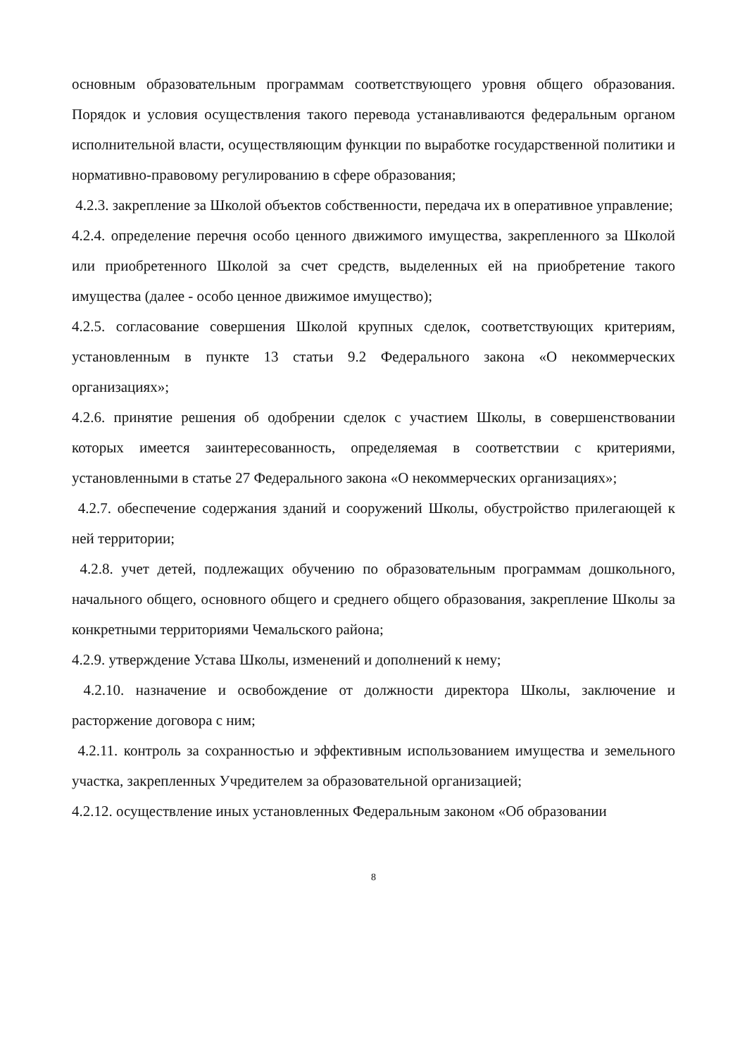основным образовательным программам соответствующего уровня общего образования. Порядок и условия осуществления такого перевода устанавливаются федеральным органом исполнительной власти, осуществляющим функции по выработке государственной политики и нормативно-правовому регулированию в сфере образования;
4.2.3. закрепление за Школой объектов собственности, передача их в оперативное управление;
4.2.4. определение перечня особо ценного движимого имущества, закрепленного за Школой или приобретенного Школой за счет средств, выделенных ей на приобретение такого имущества (далее - особо ценное движимое имущество);
4.2.5. согласование совершения Школой крупных сделок, соответствующих критериям, установленным в пункте 13 статьи 9.2 Федерального закона «О некоммерческих организациях»;
4.2.6. принятие решения об одобрении сделок с участием Школы, в совершенствовании которых имеется заинтересованность, определяемая в соответствии с критериями, установленными в статье 27 Федерального закона «О некоммерческих организациях»;
4.2.7. обеспечение содержания зданий и сооружений Школы, обустройство прилегающей к ней территории;
4.2.8. учет детей, подлежащих обучению по образовательным программам дошкольного, начального общего, основного общего и среднего общего образования, закрепление Школы за конкретными территориями Чемальского района;
4.2.9. утверждение Устава Школы, изменений и дополнений к нему;
4.2.10. назначение и освобождение от должности директора Школы, заключение и расторжение договора с ним;
4.2.11. контроль за сохранностью и эффективным использованием имущества и земельного участка, закрепленных Учредителем за образовательной организацией;
4.2.12. осуществление иных установленных Федеральным законом «Об образовании
8